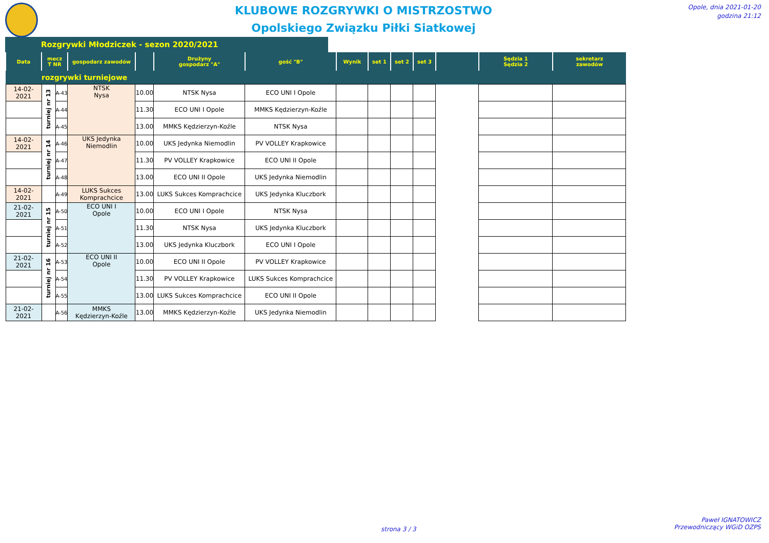KLUBOWE ROZGRYWKI O MISTRZOSTWO
Opolskiego Związku Piłki Siatkowej
Opole, dnia 2021-01-20
godzina 21:12
Rozgrywki Młodziczek - sezon 2020/2021
| Data | mecz T NR | | gospodarz zawodów | | Drużyny gospodarz "A" | gość "B" | Wynik | set 1 | set 2 | set 3 | | Sędzia 1 Sędzia 2 | sekretarz zawodów |
| --- | --- | --- | --- | --- | --- | --- | --- | --- | --- | --- | --- | --- | --- |
| rozgrywki turniejowe | | | | | | | | | | | | | |
| 14-02-2021 | turniej nr 13 | A-43 | NTSK Nysa | 10.00 | NTSK Nysa | ECO UNI I Opole | | | | | | | |
| | | A-44 | | 11.30 | ECO UNI I Opole | MMKS Kędzierzyn-Koźle | | | | | | | |
| | | A-45 | | 13.00 | MMKS Kędzierzyn-Koźle | NTSK Nysa | | | | | | | |
| 14-02-2021 | turniej nr 14 | A-46 | UKS Jedynka Niemodlin | 10.00 | UKS Jedynka Niemodlin | PV VOLLEY Krapkowice | | | | | | | |
| | | A-47 | | 11.30 | PV VOLLEY Krapkowice | ECO UNI II Opole | | | | | | | |
| | | A-48 | | 13.00 | ECO UNI II Opole | UKS Jedynka Niemodlin | | | | | | | |
| 14-02-2021 | | A-49 | LUKS Sukces Komprachcice | 13.00 | LUKS Sukces Komprachcice | UKS Jedynka Kluczbork | | | | | | | |
| 21-02-2021 | turniej nr 15 | A-50 | ECO UNI I Opole | 10.00 | ECO UNI I Opole | NTSK Nysa | | | | | | | |
| | | A-51 | | 11.30 | NTSK Nysa | UKS Jedynka Kluczbork | | | | | | | |
| | | A-52 | | 13.00 | UKS Jedynka Kluczbork | ECO UNI I Opole | | | | | | | |
| 21-02-2021 | turniej nr 16 | A-53 | ECO UNI II Opole | 10.00 | ECO UNI II Opole | PV VOLLEY Krapkowice | | | | | | | |
| | | A-54 | | 11.30 | PV VOLLEY Krapkowice | LUKS Sukces Komprachcice | | | | | | | |
| | | A-55 | | 13.00 | LUKS Sukces Komprachcice | ECO UNI II Opole | | | | | | | |
| 21-02-2021 | | A-56 | MMKS Kędzierzyn-Koźle | 13.00 | MMKS Kędzierzyn-Koźle | UKS Jedynka Niemodlin | | | | | | | |
strona 3 / 3
Paweł IGNATOWICZ
Przewodniczący WGiD OZPS